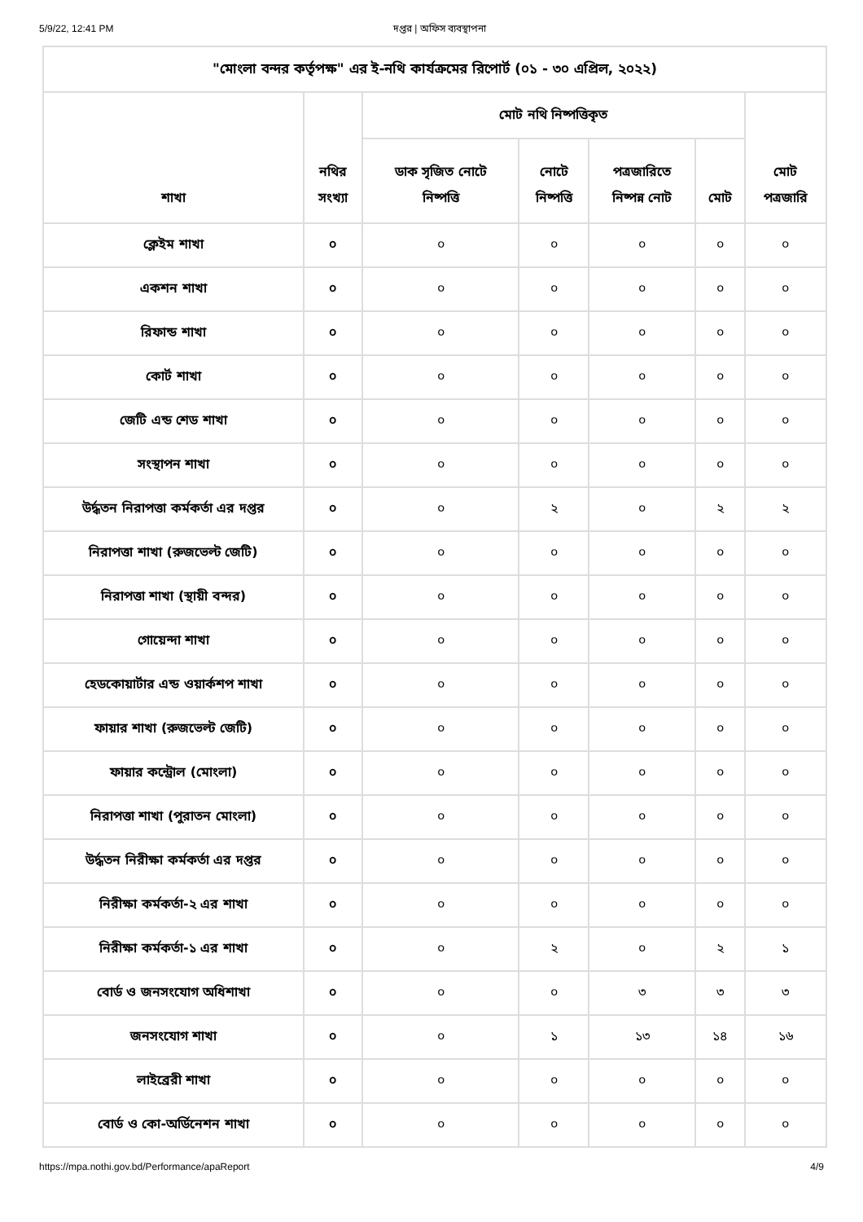5/9/22, 12:41 PM দপ্তর | অফিস ব্যবস্থাপনা
| "মোংলা বন্দর কর্তৃপক্ষ" এর ই-নথি কার্যক্রমের রিপোর্ট (০১ - ৩০ এপ্রিল, ২০২২) | | | | | | |
| --- | --- | --- | --- | --- | --- | --- |
| শাখা | নথির সংখ্যা | মোট নথি নিষ্পত্তিকৃত | | | | মোট পত্রজারি |
| | | ডাক সৃজিত নোটে নিষ্পত্তি | নোটে নিষ্পত্তি | পত্রজারিতে নিষ্পন্ন নোট | মোট | |
| ক্লেইম শাখা | ০ | ০ | ০ | ০ | ০ | ০ |
| একশন শাখা | ০ | ০ | ০ | ০ | ০ | ০ |
| রিফান্ড শাখা | ০ | ০ | ০ | ০ | ০ | ০ |
| কোর্ট শাখা | ০ | ০ | ০ | ০ | ০ | ০ |
| জেটি এন্ড শেড শাখা | ০ | ০ | ০ | ০ | ০ | ০ |
| সংস্থাপন শাখা | ০ | ০ | ০ | ০ | ০ | ০ |
| উর্দ্ধতন নিরাপত্তা কর্মকর্তা এর দপ্তর | ০ | ০ | ২ | ০ | ২ | ২ |
| নিরাপত্তা শাখা (রুজভেল্ট জেটি) | ০ | ০ | ০ | ০ | ০ | ০ |
| নিরাপত্তা শাখা (স্থায়ী বন্দর) | ০ | ০ | ০ | ০ | ০ | ০ |
| গোয়েন্দা শাখা | ০ | ০ | ০ | ০ | ০ | ০ |
| হেডকোয়ার্টার এন্ড ওয়ার্কশপ শাখা | ০ | ০ | ০ | ০ | ০ | ০ |
| ফায়ার শাখা (রুজভেল্ট জেটি) | ০ | ০ | ০ | ০ | ০ | ০ |
| ফায়ার কন্ট্রোল (মোংলা) | ০ | ০ | ০ | ০ | ০ | ০ |
| নিরাপত্তা শাখা (পুরাতন মোংলা) | ০ | ০ | ০ | ০ | ০ | ০ |
| উর্দ্ধতন নিরীক্ষা কর্মকর্তা এর দপ্তর | ০ | ০ | ০ | ০ | ০ | ০ |
| নিরীক্ষা কর্মকর্তা-২ এর শাখা | ০ | ০ | ০ | ০ | ০ | ০ |
| নিরীক্ষা কর্মকর্তা-১ এর শাখা | ০ | ০ | ২ | ০ | ২ | ১ |
| বোর্ড ও জনসংযোগ অধিশাখা | ০ | ০ | ০ | ৩ | ৩ | ৩ |
| জনসংযোগ শাখা | ০ | ০ | ১ | ১৩ | ১৪ | ১৬ |
| লাইব্রেরী শাখা | ০ | ০ | ০ | ০ | ০ | ০ |
| বোর্ড ও কো-অর্ডিনেশন শাখা | ০ | ০ | ০ | ০ | ০ | ০ |
https://mpa.nothi.gov.bd/Performance/apaReport 4/9